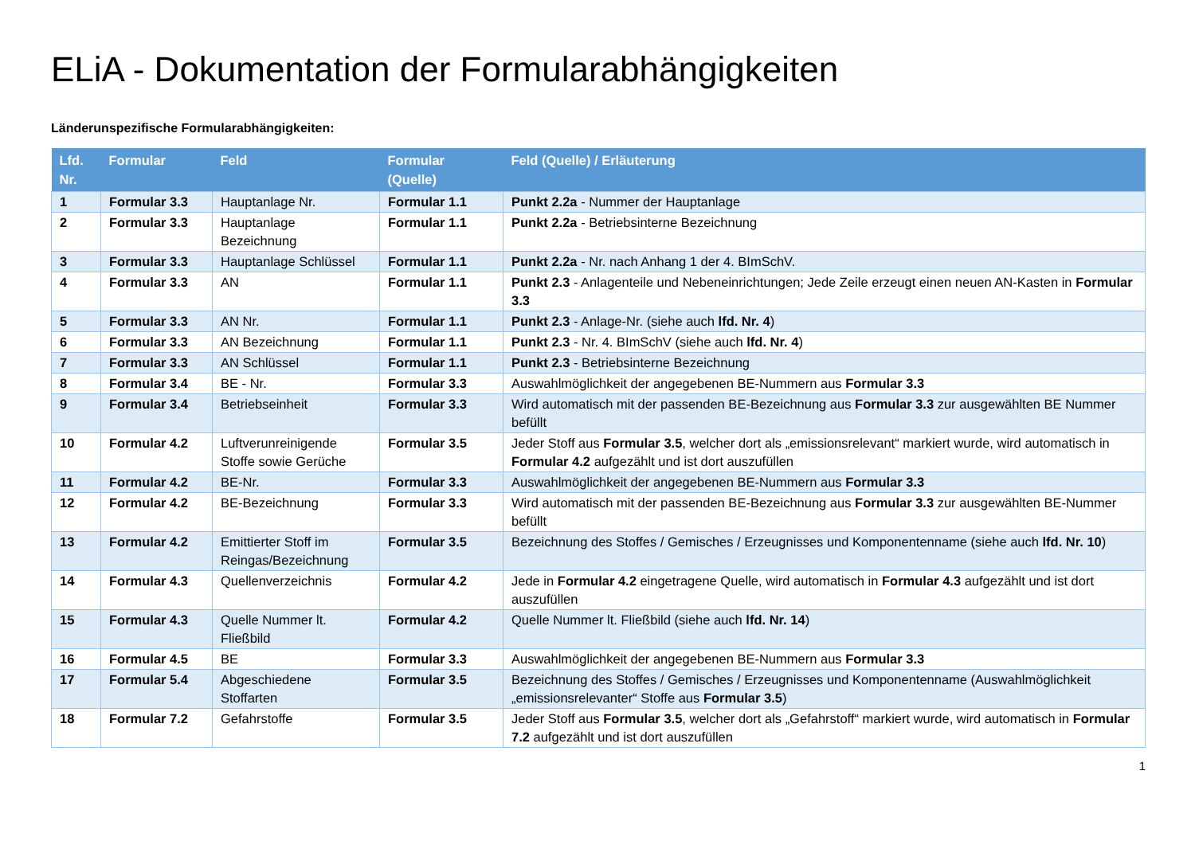ELiA - Dokumentation der Formularabhängigkeiten
Länderunspezifische Formularabhängigkeiten:
| Lfd. Nr. | Formular | Feld | Formular (Quelle) | Feld (Quelle) / Erläuterung |
| --- | --- | --- | --- | --- |
| 1 | Formular 3.3 | Hauptanlage Nr. | Formular 1.1 | Punkt 2.2a - Nummer der Hauptanlage |
| 2 | Formular 3.3 | Hauptanlage Bezeichnung | Formular 1.1 | Punkt 2.2a - Betriebsinterne Bezeichnung |
| 3 | Formular 3.3 | Hauptanlage Schlüssel | Formular 1.1 | Punkt 2.2a - Nr. nach Anhang 1 der 4. BImSchV. |
| 4 | Formular 3.3 | AN | Formular 1.1 | Punkt 2.3 - Anlagenteile und Nebeneinrichtungen; Jede Zeile erzeugt einen neuen AN-Kasten in Formular 3.3 |
| 5 | Formular 3.3 | AN Nr. | Formular 1.1 | Punkt 2.3 - Anlage-Nr. (siehe auch lfd. Nr. 4 ) |
| 6 | Formular 3.3 | AN Bezeichnung | Formular 1.1 | Punkt 2.3 - Nr. 4. BImSchV (siehe auch lfd. Nr. 4 ) |
| 7 | Formular 3.3 | AN Schlüssel | Formular 1.1 | Punkt 2.3 - Betriebsinterne Bezeichnung |
| 8 | Formular 3.4 | BE - Nr. | Formular 3.3 | Auswahlmöglichkeit der angegebenen BE-Nummern aus Formular 3.3 |
| 9 | Formular 3.4 | Betriebseinheit | Formular 3.3 | Wird automatisch mit der passenden BE-Bezeichnung aus Formular 3.3 zur ausgewählten BE Nummer befüllt |
| 10 | Formular 4.2 | Luftverunreinigende Stoffe sowie Gerüche | Formular 3.5 | Jeder Stoff aus Formular 3.5 , welcher dort als „emissionsrelevant“ markiert wurde, wird automatisch in Formular 4.2 aufgezählt und ist dort auszufüllen |
| 11 | Formular 4.2 | BE-Nr. | Formular 3.3 | Auswahlmöglichkeit der angegebenen BE-Nummern aus Formular 3.3 |
| 12 | Formular 4.2 | BE-Bezeichnung | Formular 3.3 | Wird automatisch mit der passenden BE-Bezeichnung aus Formular 3.3 zur ausgewählten BE-Nummer befüllt |
| 13 | Formular 4.2 | Emittierter Stoff im Reingas/Bezeichnung | Formular 3.5 | Bezeichnung des Stoffes / Gemisches / Erzeugnisses und Komponentenname (siehe auch lfd. Nr. 10 ) |
| 14 | Formular 4.3 | Quellenverzeichnis | Formular 4.2 | Jede in Formular 4.2 eingetragene Quelle, wird automatisch in Formular 4.3 aufgezählt und ist dort auszufüllen |
| 15 | Formular 4.3 | Quelle Nummer lt. Fließbild | Formular 4.2 | Quelle Nummer lt. Fließbild (siehe auch lfd. Nr. 14 ) |
| 16 | Formular 4.5 | BE | Formular 3.3 | Auswahlmöglichkeit der angegebenen BE-Nummern aus Formular 3.3 |
| 17 | Formular 5.4 | Abgeschiedene Stoffarten | Formular 3.5 | Bezeichnung des Stoffes / Gemisches / Erzeugnisses und Komponentenname (Auswahlmöglichkeit „emissionsrelevanter“ Stoffe aus Formular 3.5 ) |
| 18 | Formular 7.2 | Gefahrstoffe | Formular 3.5 | Jeder Stoff aus Formular 3.5 , welcher dort als „Gefahrstoff“ markiert wurde, wird automatisch in Formular 7.2 aufgezählt und ist dort auszufüllen |
1